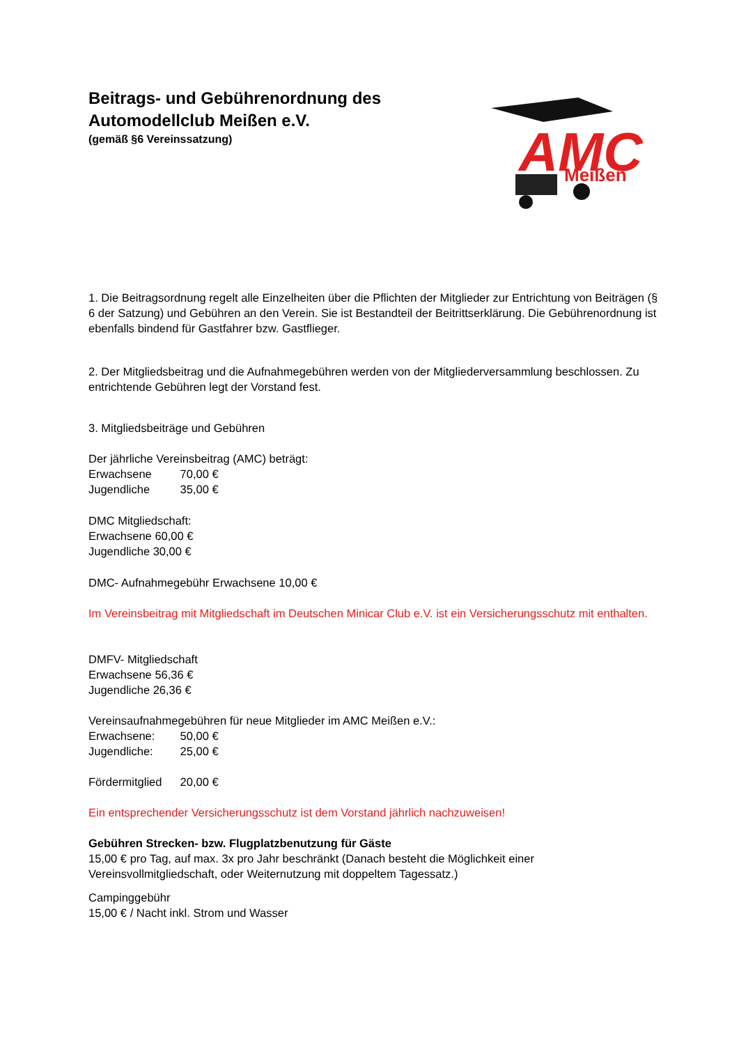AMC
Meißen
Beitrags- und Gebührenordnung des
Automodellclub Meißen e.V.
(gemäß §6 Vereinssatzung)
1. Die Beitragsordnung regelt alle Einzelheiten über die Pflichten der Mitglieder zur Entrichtung von Beiträgen (§ 6 der Satzung) und Gebühren an den Verein. Sie ist Bestandteil der Beitrittserklärung. Die Gebührenordnung ist ebenfalls bindend für Gastfahrer bzw. Gastflieger.
2. Der Mitgliedsbeitrag und die Aufnahmegebühren werden von der Mitgliederversammlung beschlossen. Zu entrichtende Gebühren legt der Vorstand fest.
3. Mitgliedsbeiträge und Gebühren
Der jährliche Vereinsbeitrag (AMC) beträgt:
Erwachsene 70,00 €
Jugendliche 35,00 €
DMC Mitgliedschaft:
Erwachsene 60,00 €
Jugendliche 30,00 €
DMC- Aufnahmegebühr Erwachsene 10,00 €
Im Vereinsbeitrag mit Mitgliedschaft im Deutschen Minicar Club e.V. ist ein Versicherungsschutz mit enthalten.
DMFV- Mitgliedschaft
Erwachsene 56,36 €
Jugendliche 26,36 €
Vereinsaufnahmegebühren für neue Mitglieder im AMC Meißen e.V.:
Erwachsene: 50,00 €
Jugendliche: 25,00 €
Fördermitglied 20,00 €
Ein entsprechender Versicherungsschutz ist dem Vorstand jährlich nachzuweisen!
Gebühren Strecken- bzw. Flugplatzbenutzung für Gäste
15,00 € pro Tag, auf max. 3x pro Jahr beschränkt (Danach besteht die Möglichkeit einer Vereinsvollmitgliedschaft, oder Weiternutzung mit doppeltem Tagessatz.)
Campinggebühr
15,00 € / Nacht inkl. Strom und Wasser